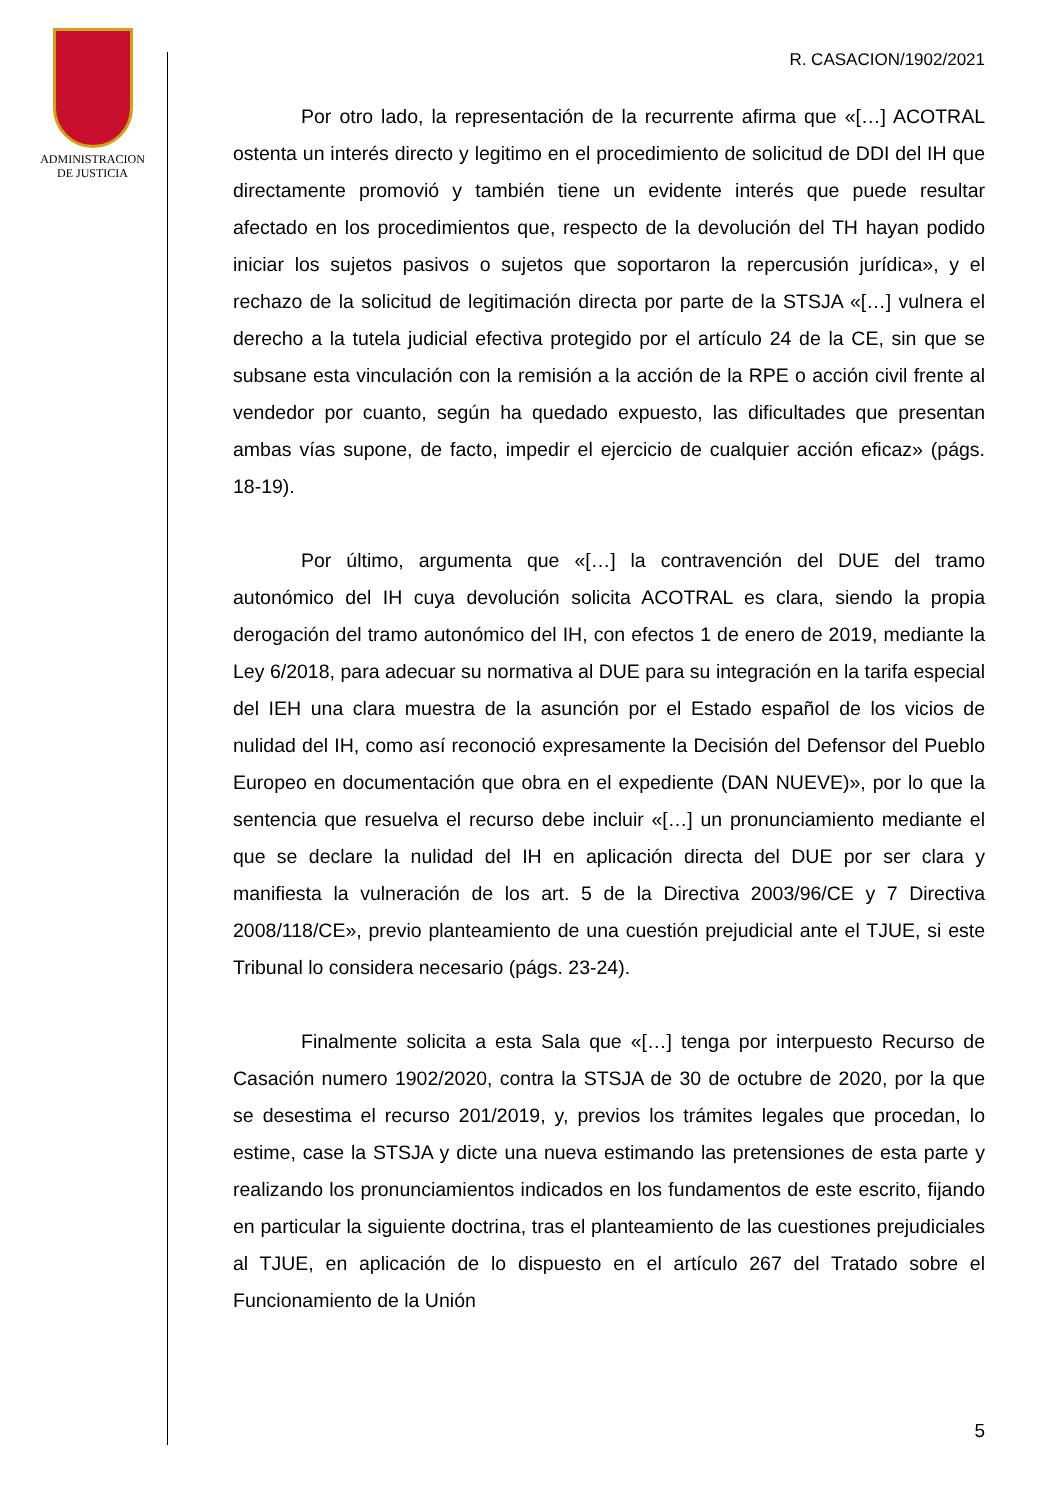ADMINISTRACION
DE JUSTICIA
R. CASACION/1902/2021
Por otro lado, la representación de la recurrente afirma que «[…] ACOTRAL ostenta un interés directo y legitimo en el procedimiento de solicitud de DDI del IH que directamente promovió y también tiene un evidente interés que puede resultar afectado en los procedimientos que, respecto de la devolución del TH hayan podido iniciar los sujetos pasivos o sujetos que soportaron la repercusión jurídica», y el rechazo de la solicitud de legitimación directa por parte de la STSJA «[…] vulnera el derecho a la tutela judicial efectiva protegido por el artículo 24 de la CE, sin que se subsane esta vinculación con la remisión a la acción de la RPE o acción civil frente al vendedor por cuanto, según ha quedado expuesto, las dificultades que presentan ambas vías supone, de facto, impedir el ejercicio de cualquier acción eficaz» (págs. 18-19).
Por último, argumenta que «[…] la contravención del DUE del tramo autonómico del IH cuya devolución solicita ACOTRAL es clara, siendo la propia derogación del tramo autonómico del IH, con efectos 1 de enero de 2019, mediante la Ley 6/2018, para adecuar su normativa al DUE para su integración en la tarifa especial del IEH una clara muestra de la asunción por el Estado español de los vicios de nulidad del IH, como así reconoció expresamente la Decisión del Defensor del Pueblo Europeo en documentación que obra en el expediente (DAN NUEVE)», por lo que la sentencia que resuelva el recurso debe incluir «[…] un pronunciamiento mediante el que se declare la nulidad del IH en aplicación directa del DUE por ser clara y manifiesta la vulneración de los art. 5 de la Directiva 2003/96/CE y 7 Directiva 2008/118/CE», previo planteamiento de una cuestión prejudicial ante el TJUE, si este Tribunal lo considera necesario (págs. 23-24).
Finalmente solicita a esta Sala que «[…] tenga por interpuesto Recurso de Casación numero 1902/2020, contra la STSJA de 30 de octubre de 2020, por la que se desestima el recurso 201/2019, y, previos los trámites legales que procedan, lo estime, case la STSJA y dicte una nueva estimando las pretensiones de esta parte y realizando los pronunciamientos indicados en los fundamentos de este escrito, fijando en particular la siguiente doctrina, tras el planteamiento de las cuestiones prejudiciales al TJUE, en aplicación de lo dispuesto en el artículo 267 del Tratado sobre el Funcionamiento de la Unión
5